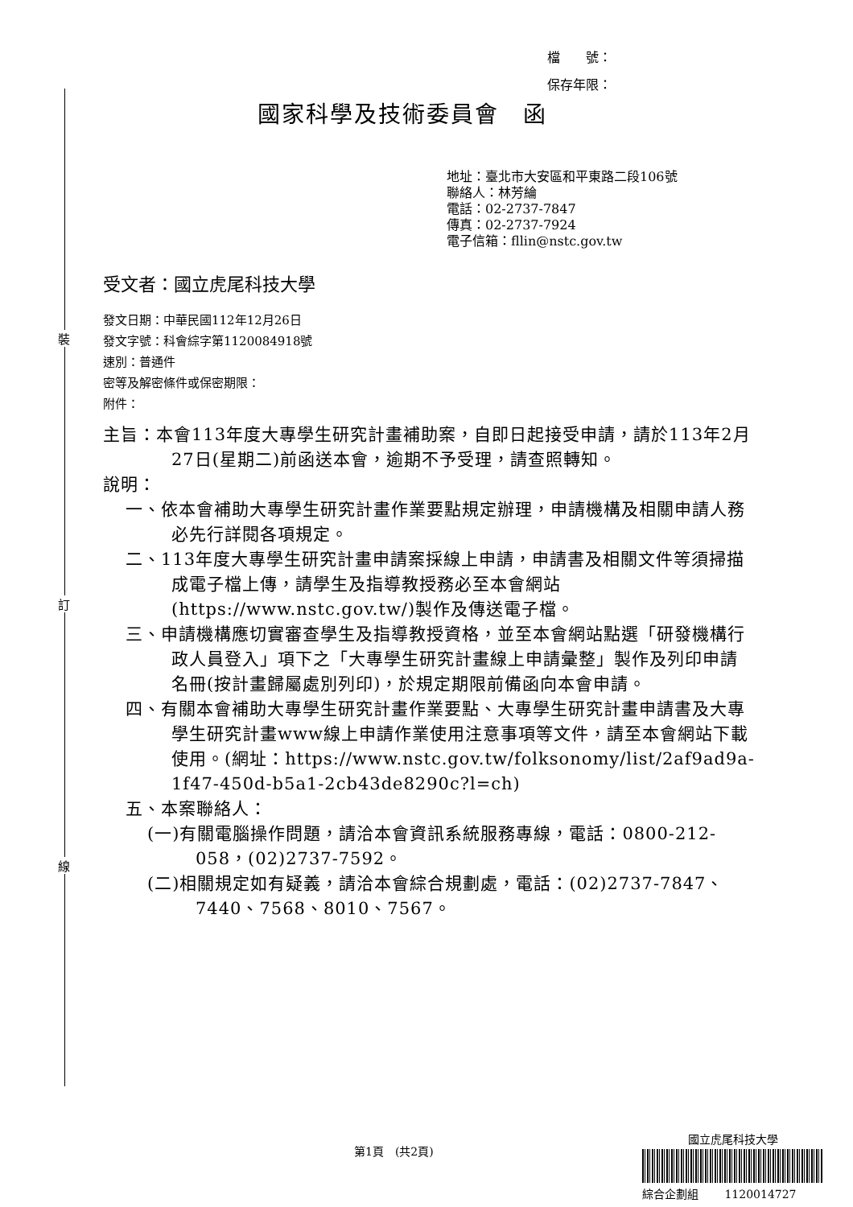裝
訂
線
檔　　號：
保存年限：
國家科學及技術委員會　函
地址：臺北市大安區和平東路二段106號
聯絡人：林芳綸
電話：02-2737-7847
傳真：02-2737-7924
電子信箱：fllin@nstc.gov.tw
受文者：國立虎尾科技大學
發文日期：中華民國112年12月26日
發文字號：科會綜字第1120084918號
速別：普通件
密等及解密條件或保密期限：
附件：
主旨：本會113年度大專學生研究計畫補助案，自即日起接受申請，請於113年2月27日(星期二)前函送本會，逾期不予受理，請查照轉知。
說明：
一、依本會補助大專學生研究計畫作業要點規定辦理，申請機構及相關申請人務必先行詳閱各項規定。
二、113年度大專學生研究計畫申請案採線上申請，申請書及相關文件等須掃描成電子檔上傳，請學生及指導教授務必至本會網站(https://www.nstc.gov.tw/)製作及傳送電子檔。
三、申請機構應切實審查學生及指導教授資格，並至本會網站點選「研發機構行政人員登入」項下之「大專學生研究計畫線上申請彙整」製作及列印申請名冊(按計畫歸屬處別列印)，於規定期限前備函向本會申請。
四、有關本會補助大專學生研究計畫作業要點、大專學生研究計畫申請書及大專學生研究計畫www線上申請作業使用注意事項等文件，請至本會網站下載使用。(網址：https://www.nstc.gov.tw/folksonomy/list/2af9ad9a-1f47-450d-b5a1-2cb43de8290c?l=ch)
五、本案聯絡人：
(一)有關電腦操作問題，請洽本會資訊系統服務專線，電話：0800-212-058，(02)2737-7592。
(二)相關規定如有疑義，請洽本會綜合規劃處，電話：(02)2737-7847、7440、7568、8010、7567。
第1頁　(共2頁)
國立虎尾科技大學
綜合企劃組　　 1120014727